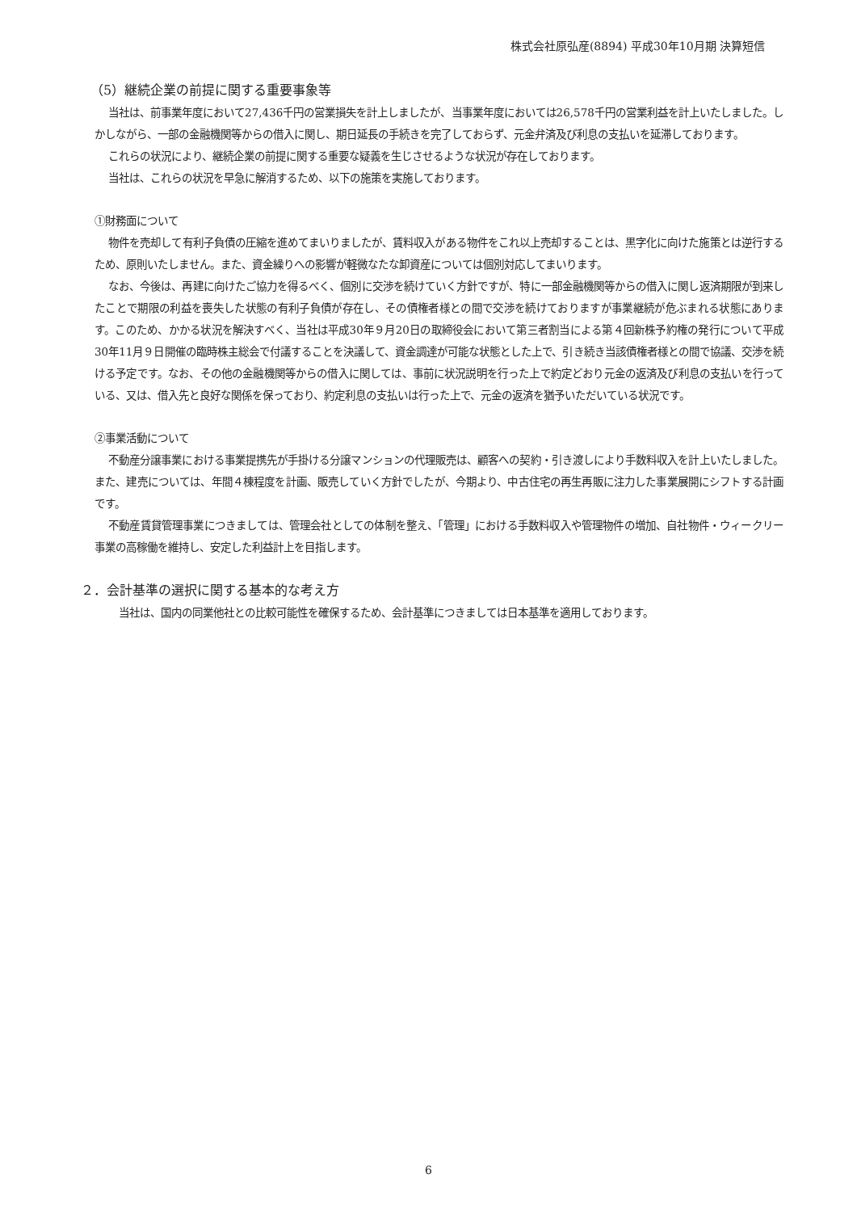株式会社原弘産(8894) 平成30年10月期 決算短信
（5）継続企業の前提に関する重要事象等
当社は、前事業年度において27,436千円の営業損失を計上しましたが、当事業年度においては26,578千円の営業利益を計上いたしました。しかしながら、一部の金融機関等からの借入に関し、期日延長の手続きを完了しておらず、元金弁済及び利息の支払いを延滞しております。
これらの状況により、継続企業の前提に関する重要な疑義を生じさせるような状況が存在しております。
当社は、これらの状況を早急に解消するため、以下の施策を実施しております。
①財務面について
物件を売却して有利子負債の圧縮を進めてまいりましたが、賃料収入がある物件をこれ以上売却することは、黒字化に向けた施策とは逆行するため、原則いたしません。また、資金繰りへの影響が軽微なたな卸資産については個別対応してまいります。
なお、今後は、再建に向けたご協力を得るべく、個別に交渉を続けていく方針ですが、特に一部金融機関等からの借入に関し返済期限が到来したことで期限の利益を喪失した状態の有利子負債が存在し、その債権者様との間で交渉を続けておりますが事業継続が危ぶまれる状態にあります。このため、かかる状況を解決すべく、当社は平成30年９月20日の取締役会において第三者割当による第４回新株予約権の発行について平成30年11月９日開催の臨時株主総会で付議することを決議して、資金調達が可能な状態とした上で、引き続き当該債権者様との間で協議、交渉を続ける予定です。なお、その他の金融機関等からの借入に関しては、事前に状況説明を行った上で約定どおり元金の返済及び利息の支払いを行っている、又は、借入先と良好な関係を保っており、約定利息の支払いは行った上で、元金の返済を猶予いただいている状況です。
②事業活動について
不動産分譲事業における事業提携先が手掛ける分譲マンションの代理販売は、顧客への契約・引き渡しにより手数料収入を計上いたしました。また、建売については、年間４棟程度を計画、販売していく方針でしたが、今期より、中古住宅の再生再販に注力した事業展開にシフトする計画です。
不動産賃貸管理事業につきましては、管理会社としての体制を整え、「管理」における手数料収入や管理物件の増加、自社物件・ウィークリー事業の高稼働を維持し、安定した利益計上を目指します。
２．会計基準の選択に関する基本的な考え方
当社は、国内の同業他社との比較可能性を確保するため、会計基準につきましては日本基準を適用しております。
6